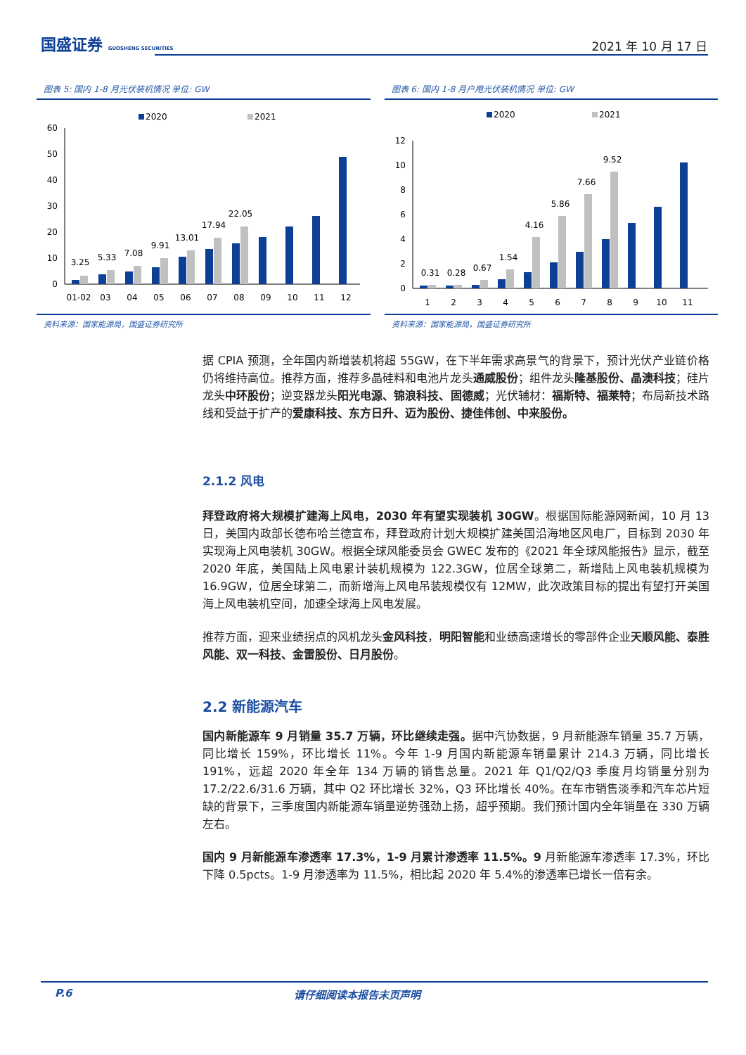国盛证券 GUOSHENG SECURITIES
2021 年 10 月 17 日
图表 5: 国内 1-8 月光伏装机情况 单位: GW
2020
2021
60
50
40
30
20
10
0
3.25
5.33
7.08
9.91
13.01
17.94
22.05
01-02
03
04
05
06
07
08
09
10
11
12
资料来源：国家能源局，国盛证券研究所
图表 6: 国内 1-8 月户用光伏装机情况 单位: GW
2020
2021
12
10
8
6
4
2
0
0.31
0.28
0.67
1.54
4.16
5.86
7.66
9.52
1
2
3
4
5
6
7
8
9
10
11
资料来源：国家能源局，国盛证券研究所
据 CPIA 预测，全年国内新增装机将超 55GW，在下半年需求高景气的背景下，预计光伏产业链价格仍将维持高位。推荐方面，推荐多晶硅料和电池片龙头通威股份；组件龙头隆基股份、晶澳科技；硅片龙头中环股份；逆变器龙头阳光电源、锦浪科技、固德威；光伏辅材：福斯特、福莱特；布局新技术路线和受益于扩产的爱康科技、东方日升、迈为股份、捷佳伟创、中来股份。
2.1.2 风电
拜登政府将大规模扩建海上风电，2030 年有望实现装机 30GW。根据国际能源网新闻，10 月 13 日，美国内政部长德布哈兰德宣布，拜登政府计划大规模扩建美国沿海地区风电厂，目标到 2030 年实现海上风电装机 30GW。根据全球风能委员会 GWEC 发布的《2021 年全球风能报告》显示，截至 2020 年底，美国陆上风电累计装机规模为 122.3GW，位居全球第二，新增陆上风电装机规模为 16.9GW，位居全球第二，而新增海上风电吊装规模仅有 12MW，此次政策目标的提出有望打开美国海上风电装机空间，加速全球海上风电发展。
推荐方面，迎来业绩拐点的风机龙头金风科技，明阳智能和业绩高速增长的零部件企业天顺风能、泰胜风能、双一科技、金雷股份、日月股份。
2.2 新能源汽车
国内新能源车 9 月销量 35.7 万辆，环比继续走强。据中汽协数据，9 月新能源车销量 35.7 万辆，同比增长 159%，环比增长 11%。今年 1-9 月国内新能源车销量累计 214.3 万辆，同比增长 191%，远超 2020 年全年 134 万辆的销售总量。2021 年 Q1/Q2/Q3 季度月均销量分别为 17.2/22.6/31.6 万辆，其中 Q2 环比增长 32%，Q3 环比增长 40%。在车市销售淡季和汽车芯片短缺的背景下，三季度国内新能源车销量逆势强劲上扬，超乎预期。我们预计国内全年销量在 330 万辆左右。
国内 9 月新能源车渗透率 17.3%，1-9 月累计渗透率 11.5%。9 月新能源车渗透率 17.3%，环比下降 0.5pcts。1-9 月渗透率为 11.5%，相比起 2020 年 5.4%的渗透率已增长一倍有余。
P.6 请仔细阅读本报告末页声明